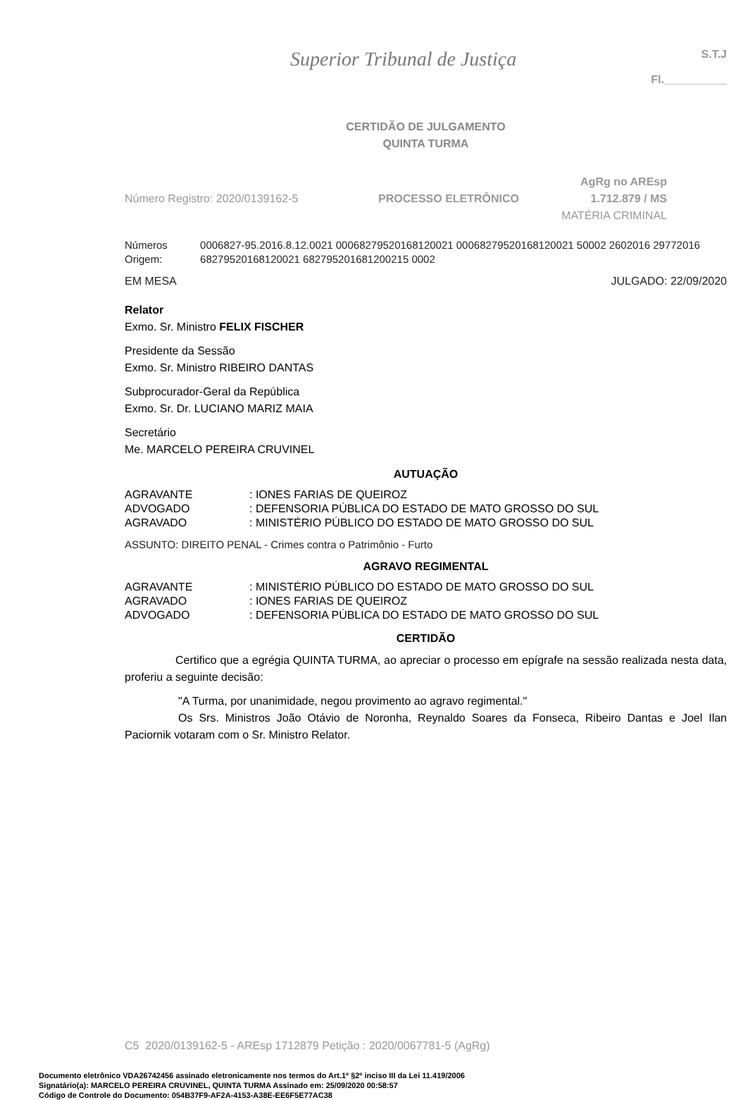Superior Tribunal de Justiça
S.T.J
Fl.__________
CERTIDÃO DE JULGAMENTO
QUINTA TURMA
Número Registro: 2020/0139162-5 PROCESSO ELETRÔNICO
AgRg no AREsp 1.712.879 / MS
MATÉRIA CRIMINAL
Números Origem: 0006827-95.2016.8.12.0021 00068279520168120021 00068279520168120021 50002 2602016 29772016 68279520168120021 682795201681200215 0002
EM MESA JULGADO: 22/09/2020
Relator
Exmo. Sr. Ministro FELIX FISCHER
Presidente da Sessão
Exmo. Sr. Ministro RIBEIRO DANTAS
Subprocurador-Geral da República
Exmo. Sr. Dr. LUCIANO MARIZ MAIA
Secretário
Me. MARCELO PEREIRA CRUVINEL
AUTUAÇÃO
AGRAVANTE: IONES FARIAS DE QUEIROZ
ADVOGADO: DEFENSORIA PÚBLICA DO ESTADO DE MATO GROSSO DO SUL
AGRAVADO: MINISTÉRIO PÚBLICO DO ESTADO DE MATO GROSSO DO SUL
ASSUNTO: DIREITO PENAL - Crimes contra o Patrimônio - Furto
AGRAVO REGIMENTAL
AGRAVANTE: MINISTÉRIO PÚBLICO DO ESTADO DE MATO GROSSO DO SUL
AGRAVADO: IONES FARIAS DE QUEIROZ
ADVOGADO: DEFENSORIA PÚBLICA DO ESTADO DE MATO GROSSO DO SUL
CERTIDÃO
Certifico que a egrégia QUINTA TURMA, ao apreciar o processo em epígrafe na sessão realizada nesta data, proferiu a seguinte decisão:
"A Turma, por unanimidade, negou provimento ao agravo regimental."
Os Srs. Ministros João Otávio de Noronha, Reynaldo Soares da Fonseca, Ribeiro Dantas e Joel Ilan Paciornik votaram com o Sr. Ministro Relator.
C5 2020/0139162-5 - AREsp 1712879 Petição : 2020/0067781-5 (AgRg)
Documento eletrônico VDA26742456 assinado eletronicamente nos termos do Art.1º §2º inciso III da Lei 11.419/2006
Signatário(a): MARCELO PEREIRA CRUVINEL, QUINTA TURMA Assinado em: 25/09/2020 00:58:57
Código de Controle do Documento: 054B37F9-AF2A-4153-A38E-EE6F5E77AC38